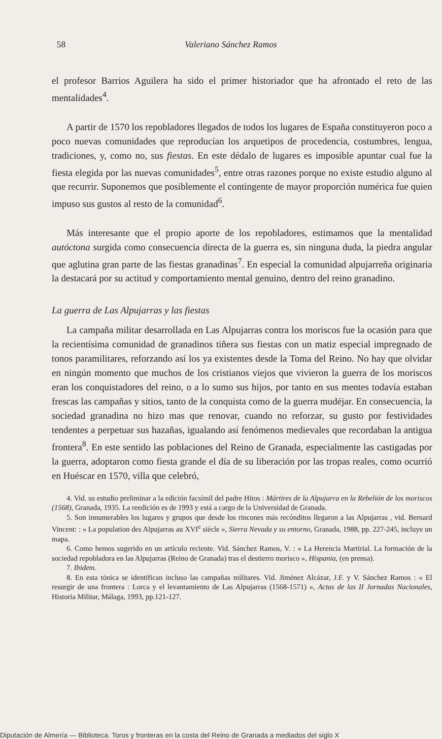58 Valeriano Sánchez Ramos
el profesor Barrios Aguilera ha sido el primer historiador que ha afrontado el reto de las mentalidades<sup>4</sup>.
A partir de 1570 los repobladores llegados de todos los lugares de España constituyeron poco a poco nuevas comunidades que reproducían los arquetipos de procedencia, costumbres, lengua, tradiciones, y, como no, sus fiestas. En este dédalo de lugares es imposible apuntar cual fue la fiesta elegida por las nuevas comunidades<sup>5</sup>, entre otras razones porque no existe estudio alguno al que recurrir. Suponemos que posiblemente el contingente de mayor proporción numérica fue quien impuso sus gustos al resto de la comunidad<sup>6</sup>.
Más interesante que el propio aporte de los repobladores, estimamos que la mentalidad autóctona surgida como consecuencia directa de la guerra es, sin ninguna duda, la piedra angular que aglutina gran parte de las fiestas granadinas<sup>7</sup>. En especial la comunidad alpujarreña originaria la destacará por su actitud y comportamiento mental genuino, dentro del reino granadino.
La guerra de Las Alpujarras y las fiestas
La campaña militar desarrollada en Las Alpujarras contra los moriscos fue la ocasión para que la recientísima comunidad de granadinos tiñera sus fiestas con un matiz especial impregnado de tonos paramilitares, reforzando así los ya existentes desde la Toma del Reino. No hay que olvidar en ningún momento que muchos de los cristianos viejos que vivieron la guerra de los moriscos eran los conquistadores del reino, o a lo sumo sus hijos, por tanto en sus mentes todavía estaban frescas las campañas y sitios, tanto de la conquista como de la guerra mudéjar. En consecuencia, la sociedad granadina no hizo mas que renovar, cuando no reforzar, su gusto por festividades tendentes a perpetuar sus hazañas, igualando así fenómenos medievales que recordaban la antigua frontera<sup>8</sup>. En este sentido las poblaciones del Reino de Granada, especialmente las castigadas por la guerra, adoptaron como fiesta grande el día de su liberación por las tropas reales, como ocurrió en Huéscar en 1570, villa que celebró,
4. Vid. su estudio preliminar a la edición facsímil del padre Hitos : Mártires de la Alpujarra en la Rebelión de los moriscos (1568), Granada, 1935. La reedición es de 1993 y está a cargo de la Universidad de Granada.
5. Son innumerables los lugares y grupos que desde los rincones más recónditos llegaron a las Alpujarras , vid. Bernard Vincent: : « La population des Alpujarras au XVI<sup>e</sup> siècle », Sierra Nevada y su entorno, Granada, 1988, pp. 227-245, incluye un mapa.
6. Como hemos sugerido en un artículo reciente. Vid. Sánchez Ramos, V. : « La Herencia Martirial. La formación de la sociedad repobladora en las Alpujarras (Reino de Granada) tras el destierro morisco », Hispania, (en prensa).
7. Ibidem.
8. En esta tónica se identifican incluso las campañas militares. Vid. Jiménez Alcázar, J.F. y V. Sánchez Ramos : « El resurgir de una frontera : Lorca y el levantamiento de Las Alpujarras (1568-1571) », Actas de las II Jornadas Nacionales, Historia Militar, Málaga, 1993, pp.121-127.
Diputación de Almería — Biblioteca. Toros y fronteras en la costa del Reino de Granada a mediados del siglo X